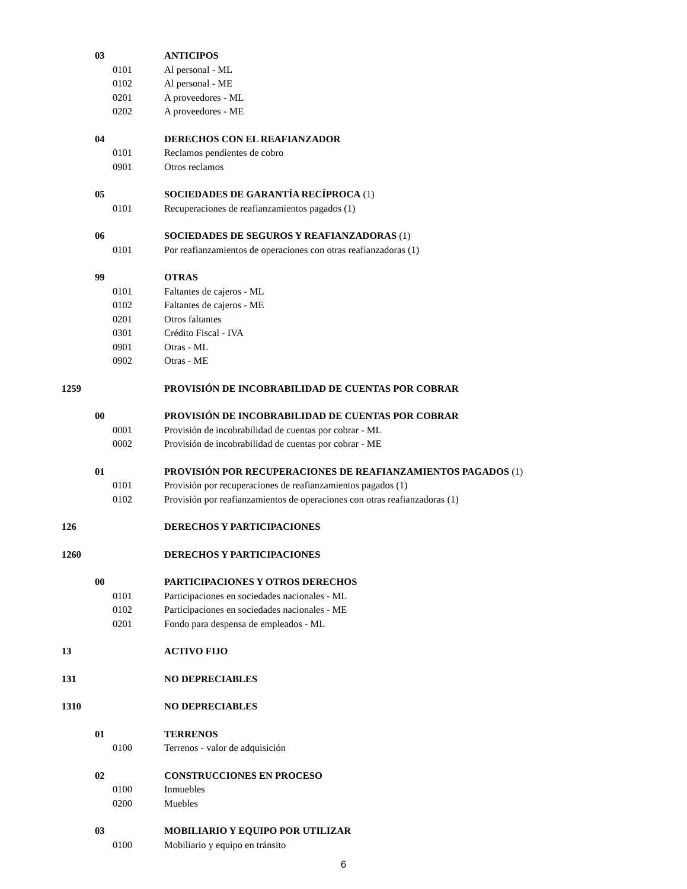| | 03 | | ANTICIPOS |
| | | 0101 | Al personal - ML |
| | | 0102 | Al personal - ME |
| | | 0201 | A proveedores - ML |
| | | 0202 | A proveedores - ME |
| | 04 | | DERECHOS CON EL REAFIANZADOR |
| | | 0101 | Reclamos pendientes de cobro |
| | | 0901 | Otros reclamos |
| | 05 | | SOCIEDADES DE GARANTÍA RECÍPROCA (1) |
| | | 0101 | Recuperaciones de reafianzamientos pagados (1) |
| | 06 | | SOCIEDADES DE SEGUROS Y REAFIANZADORAS (1) |
| | | 0101 | Por reafianzamientos de operaciones con otras reafianzadoras (1) |
| | 99 | | OTRAS |
| | | 0101 | Faltantes de cajeros - ML |
| | | 0102 | Faltantes de cajeros - ME |
| | | 0201 | Otros faltantes |
| | | 0301 | Crédito Fiscal - IVA |
| | | 0901 | Otras - ML |
| | | 0902 | Otras - ME |
| 1259 | | | PROVISIÓN DE INCOBRABILIDAD DE CUENTAS POR COBRAR |
| | 00 | | PROVISIÓN DE INCOBRABILIDAD DE CUENTAS POR COBRAR |
| | | 0001 | Provisión de incobrabilidad de cuentas por cobrar - ML |
| | | 0002 | Provisión de incobrabilidad de cuentas por cobrar - ME |
| | 01 | | PROVISIÓN POR RECUPERACIONES DE REAFIANZAMIENTOS PAGADOS (1) |
| | | 0101 | Provisión por recuperaciones de reafianzamientos pagados (1) |
| | | 0102 | Provisión por reafianzamientos de operaciones con otras reafianzadoras (1) |
| 126 | | | DERECHOS Y PARTICIPACIONES |
| 1260 | | | DERECHOS Y PARTICIPACIONES |
| | 00 | | PARTICIPACIONES Y OTROS DERECHOS |
| | | 0101 | Participaciones en sociedades nacionales - ML |
| | | 0102 | Participaciones en sociedades nacionales - ME |
| | | 0201 | Fondo para despensa de empleados - ML |
| 13 | | | ACTIVO FIJO |
| 131 | | | NO DEPRECIABLES |
| 1310 | | | NO DEPRECIABLES |
| | 01 | | TERRENOS |
| | | 0100 | Terrenos - valor de adquisición |
| | 02 | | CONSTRUCCIONES EN PROCESO |
| | | 0100 | Inmuebles |
| | | 0200 | Muebles |
| | 03 | | MOBILIARIO Y EQUIPO POR UTILIZAR |
| | | 0100 | Mobiliario y equipo en tránsito |
6